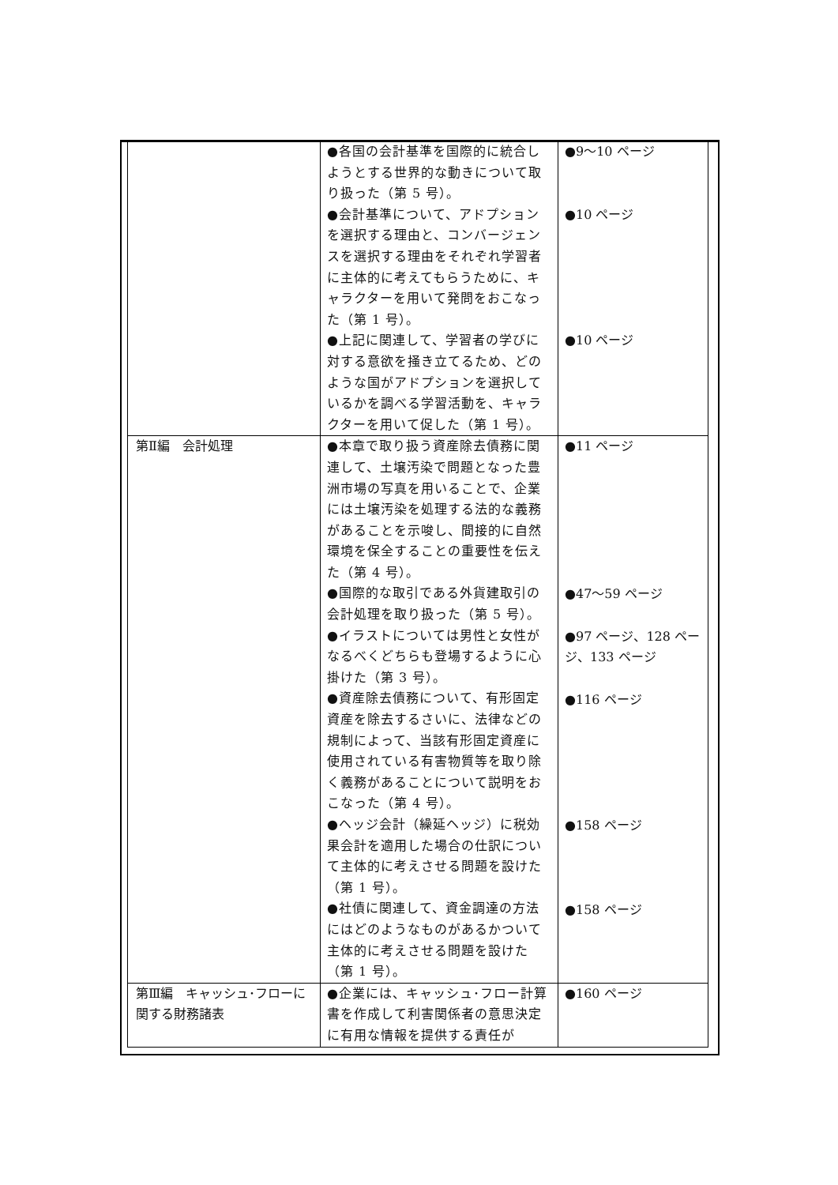| | ●各国の会計基準を国際的に統合しようとする世界的な動きについて取り扱った（第 5 号）。 ●会計基準について、アドプションを選択する理由と、コンバージェンスを選択する理由をそれぞれ学習者に主体的に考えてもらうために、キャラクターを用いて発問をおこなった（第 1 号）。 ●上記に関連して、学習者の学びに対する意欲を掻き立てるため、どのような国がアドプションを選択しているかを調べる学習活動を、キャラクターを用いて促した（第 1 号）。 | ●9～10 ページ ●10 ページ ●10 ページ |
| 第Ⅱ編 会計処理 | ●本章で取り扱う資産除去債務に関連して、土壌汚染で問題となった豊洲市場の写真を用いることで、企業には土壌汚染を処理する法的な義務があることを示唆し、間接的に自然環境を保全することの重要性を伝えた（第 4 号）。 ●国際的な取引である外貨建取引の会計処理を取り扱った（第 5 号）。 ●イラストについては男性と女性がなるべくどちらも登場するように心掛けた（第 3 号）。 ●資産除去債務について、有形固定資産を除去するさいに、法律などの規制によって、当該有形固定資産に使用されている有害物質等を取り除く義務があることについて説明をおこなった（第 4 号）。 ●ヘッジ会計（繰延ヘッジ）に税効果会計を適用した場合の仕訳について主体的に考えさせる問題を設けた（第 1 号）。 ●社債に関連して、資金調達の方法にはどのようなものがあるかついて主体的に考えさせる問題を設けた（第 1 号）。 | ●11 ページ ●47～59 ページ ●97 ページ、128 ページ、133 ページ ●116 ページ ●158 ページ ●158 ページ |
| 第Ⅲ編 キャッシュ･フローに関する財務諸表 | ●企業には、キャッシュ･フロー計算書を作成して利害関係者の意思決定に有用な情報を提供する責任が | ●160 ページ |